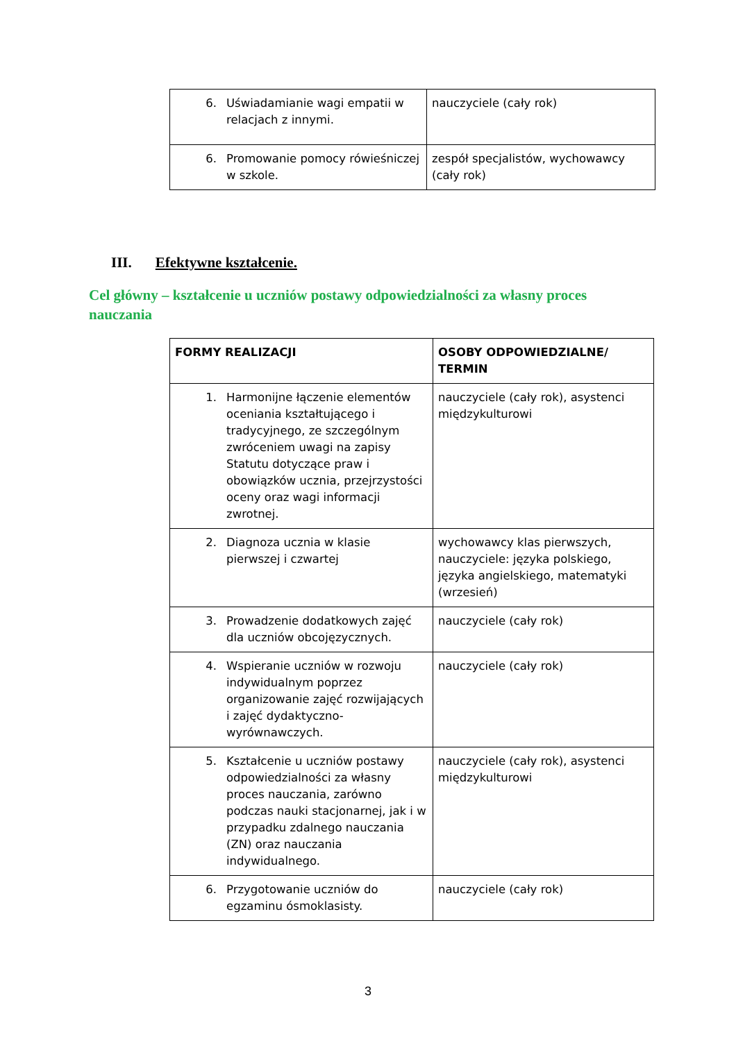| 6. Uświadamianie wagi empatii w relacjach z innymi. | nauczyciele (cały rok) |
| 6. Promowanie pomocy rówieśniczej w szkole. | zespół specjalistów, wychowawcy (cały rok) |
III. Efektywne kształcenie.
Cel główny – kształcenie u uczniów postawy odpowiedzialności za własny proces nauczania
| FORMY REALIZACJI | OSOBY ODPOWIEDZIALNE/ TERMIN |
| --- | --- |
| 1. Harmonijne łączenie elementów oceniania kształtującego i tradycyjnego, ze szczególnym zwróceniem uwagi na zapisy Statutu dotyczące praw i obowiązków ucznia, przejrzystości oceny oraz wagi informacji zwrotnej. | nauczyciele (cały rok), asystenci międzykulturowi |
| 2. Diagnoza ucznia w klasie pierwszej i czwartej | wychowawcy klas pierwszych, nauczyciele: języka polskiego, języka angielskiego, matematyki (wrzesień) |
| 3. Prowadzenie dodatkowych zajęć dla uczniów obcojęzycznych. | nauczyciele (cały rok) |
| 4. Wspieranie uczniów w rozwoju indywidualnym poprzez organizowanie zajęć rozwijających i zajęć dydaktyczno-wyrównawczych. | nauczyciele (cały rok) |
| 5. Kształcenie u uczniów postawy odpowiedzialności za własny proces nauczania, zarówno podczas nauki stacjonarnej, jak i w przypadku zdalnego nauczania (ZN) oraz nauczania indywidualnego. | nauczyciele (cały rok), asystenci międzykulturowi |
| 6. Przygotowanie uczniów do egzaminu ósmoklasisty. | nauczyciele (cały rok) |
3